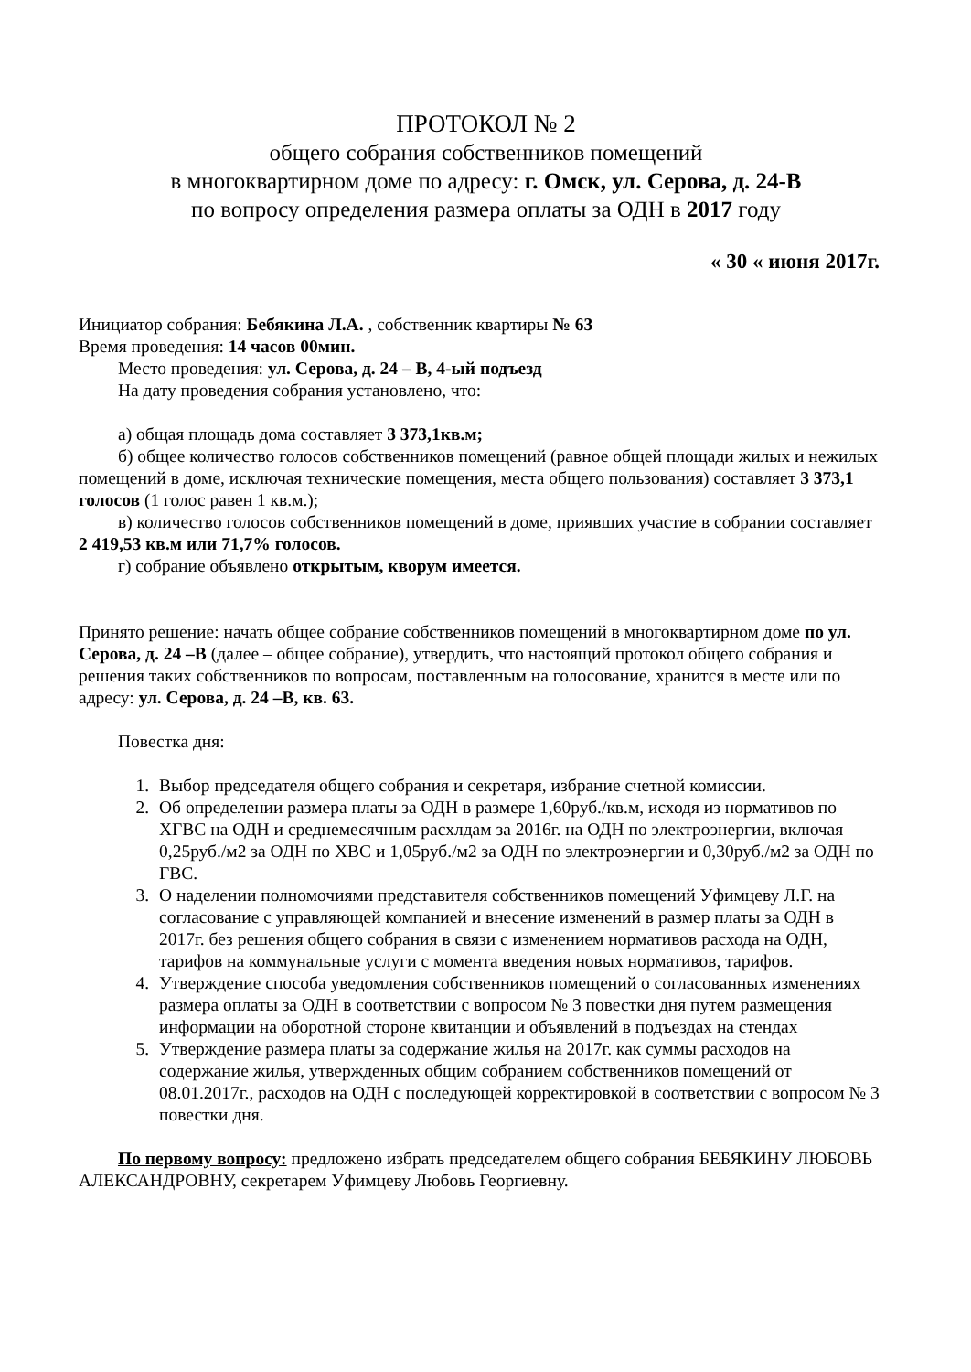ПРОТОКОЛ № 2
общего собрания собственников помещений
в многоквартирном доме по адресу: г. Омск, ул. Серова, д. 24-В
по вопросу определения размера оплаты за ОДН в 2017 году
« 30 « июня 2017г.
Инициатор собрания: Бебякина Л.А. , собственник квартиры № 63
Время проведения: 14 часов 00мин.
Место проведения: ул. Серова, д. 24 – В, 4-ый подъезд
На дату проведения собрания установлено, что:
а) общая площадь дома составляет 3 373,1кв.м;
б) общее количество голосов собственников помещений (равное общей площади жилых и нежилых помещений в доме, исключая технические помещения, места общего пользования) составляет 3 373,1 голосов (1 голос равен 1 кв.м.);
в) количество голосов собственников помещений в доме, приявших участие в собрании составляет 2 419,53 кв.м или 71,7% голосов.
г) собрание объявлено открытым, кворум имеется.
Принято решение: начать общее собрание собственников помещений в многоквартирном доме по ул. Серова, д. 24 –В (далее – общее собрание), утвердить, что настоящий протокол общего собрания и решения таких собственников по вопросам, поставленным на голосование, хранится в месте или по адресу: ул. Серова, д. 24 –В, кв. 63.
Повестка дня:
1. Выбор председателя общего собрания и секретаря, избрание счетной комиссии.
2. Об определении размера платы за ОДН в размере 1,60руб./кв.м, исходя из нормативов по ХГВС на ОДН и среднемесячным расхлдам за 2016г. на ОДН по электроэнергии, включая 0,25руб./м2 за ОДН по ХВС и 1,05руб./м2 за ОДН по электроэнергии и 0,30руб./м2 за ОДН по ГВС.
3. О наделении полномочиями представителя собственников помещений Уфимцеву Л.Г. на согласование с управляющей компанией и внесение изменений в размер платы за ОДН в 2017г. без решения общего собрания в связи с изменением нормативов расхода на ОДН, тарифов на коммунальные услуги с момента введения новых нормативов, тарифов.
4. Утверждение способа уведомления собственников помещений о согласованных изменениях размера оплаты за ОДН в соответствии с вопросом № 3 повестки дня путем размещения информации на оборотной стороне квитанции и объявлений в подъездах на стендах
5. Утверждение размера платы за содержание жилья на 2017г. как суммы расходов на содержание жилья, утвержденных общим собранием собственников помещений от 08.01.2017г., расходов на ОДН с последующей корректировкой в соответствии с вопросом № 3 повестки дня.
По первому вопросу: предложено избрать председателем общего собрания БЕБЯКИНУ ЛЮБОВЬ АЛЕКСАНДРОВНУ, секретарем Уфимцеву Любовь Георгиевну.